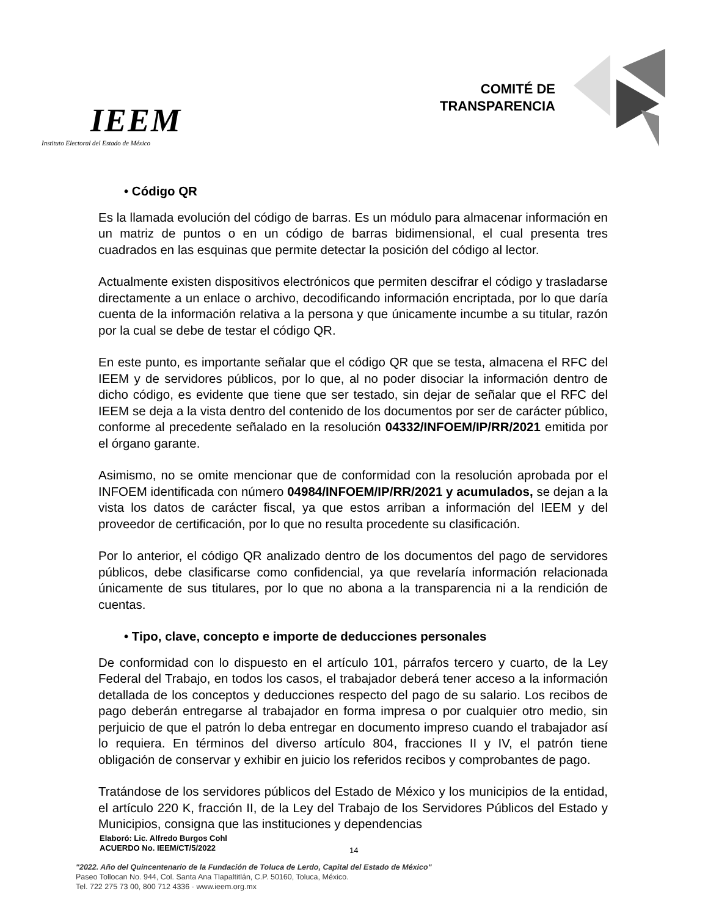IEEM
Instituto Electoral del Estado de México
COMITÉ DE
TRANSPARENCIA
• Código QR
Es la llamada evolución del código de barras. Es un módulo para almacenar información en un matriz de puntos o en un código de barras bidimensional, el cual presenta tres cuadrados en las esquinas que permite detectar la posición del código al lector.
Actualmente existen dispositivos electrónicos que permiten descifrar el código y trasladarse directamente a un enlace o archivo, decodificando información encriptada, por lo que daría cuenta de la información relativa a la persona y que únicamente incumbe a su titular, razón por la cual se debe de testar el código QR.
En este punto, es importante señalar que el código QR que se testa, almacena el RFC del IEEM y de servidores públicos, por lo que, al no poder disociar la información dentro de dicho código, es evidente que tiene que ser testado, sin dejar de señalar que el RFC del IEEM se deja a la vista dentro del contenido de los documentos por ser de carácter público, conforme al precedente señalado en la resolución 04332/INFOEM/IP/RR/2021 emitida por el órgano garante.
Asimismo, no se omite mencionar que de conformidad con la resolución aprobada por el INFOEM identificada con número 04984/INFOEM/IP/RR/2021 y acumulados, se dejan a la vista los datos de carácter fiscal, ya que estos arriban a información del IEEM y del proveedor de certificación, por lo que no resulta procedente su clasificación.
Por lo anterior, el código QR analizado dentro de los documentos del pago de servidores públicos, debe clasificarse como confidencial, ya que revelaría información relacionada únicamente de sus titulares, por lo que no abona a la transparencia ni a la rendición de cuentas.
• Tipo, clave, concepto e importe de deducciones personales
De conformidad con lo dispuesto en el artículo 101, párrafos tercero y cuarto, de la Ley Federal del Trabajo, en todos los casos, el trabajador deberá tener acceso a la información detallada de los conceptos y deducciones respecto del pago de su salario. Los recibos de pago deberán entregarse al trabajador en forma impresa o por cualquier otro medio, sin perjuicio de que el patrón lo deba entregar en documento impreso cuando el trabajador así lo requiera. En términos del diverso artículo 804, fracciones II y IV, el patrón tiene obligación de conservar y exhibir en juicio los referidos recibos y comprobantes de pago.
Tratándose de los servidores públicos del Estado de México y los municipios de la entidad, el artículo 220 K, fracción II, de la Ley del Trabajo de los Servidores Públicos del Estado y Municipios, consigna que las instituciones y dependencias
Elaboró: Lic. Alfredo Burgos Cohl
ACUERDO No. IEEM/CT/5/2022
14
"2022. Año del Quincentenario de la Fundación de Toluca de Lerdo, Capital del Estado de México"
Paseo Tollocan No. 944, Col. Santa Ana Tlapaltitlán, C.P. 50160, Toluca, México.
Tel. 722 275 73 00, 800 712 4336 · www.ieem.org.mx